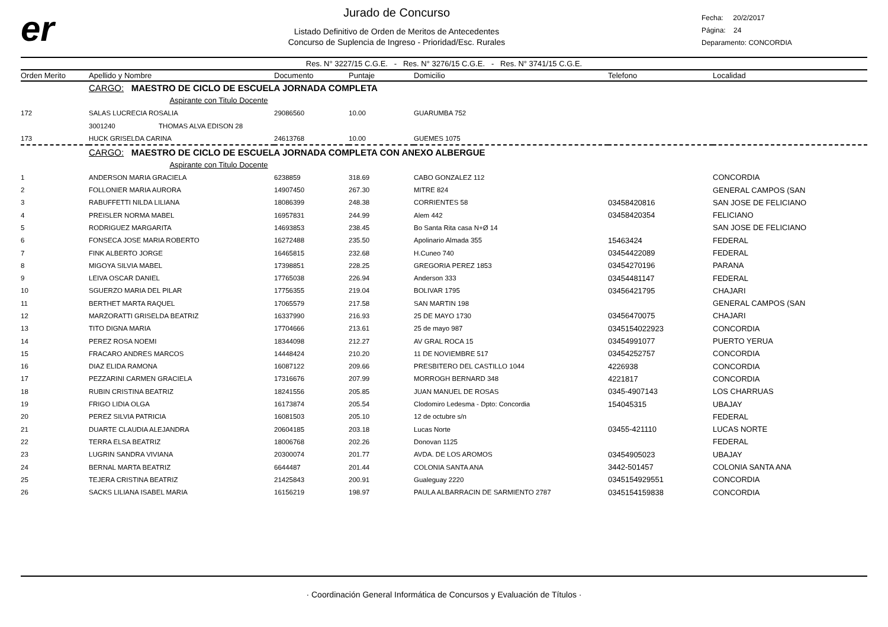er
Jurado de Concurso
Listado Definitivo de Orden de Meritos de Antecedentes
Concurso de Suplencia de Ingreso - Prioridad/Esc. Rurales
Fecha: 20/2/2017
Página: 24
Deparamento: CONCORDIA
Res. N° 3227/15 C.G.E. - Res. N° 3276/15 C.G.E. - Res. N° 3741/15 C.G.E.
| Orden Merito | Apellido y Nombre | Documento | Puntaje | Domicilio | Telefono | Localidad |
| --- | --- | --- | --- | --- | --- | --- |
| | CARGO: MAESTRO DE CICLO DE ESCUELA JORNADA COMPLETA | | | | | |
| | Aspirante con Titulo Docente | | | | | |
| 172 | SALAS LUCRECIA ROSALIA | 29086560 | 10.00 | GUARUMBA 752 | | |
| | 3001240 THOMAS ALVA EDISON 28 | | | | | |
| 173 | HUCK GRISELDA CARINA | 24613768 | 10.00 | GUEMES 1075 | | |
| | CARGO: MAESTRO DE CICLO DE ESCUELA JORNADA COMPLETA CON ANEXO ALBERGUE | | | | | |
| | Aspirante con Titulo Docente | | | | | |
| 1 | ANDERSON MARIA GRACIELA | 6238859 | 318.69 | CABO GONZALEZ 112 | | CONCORDIA |
| 2 | FOLLONIER MARIA AURORA | 14907450 | 267.30 | MITRE 824 | | GENERAL CAMPOS (SAN |
| 3 | RABUFFETTI NILDA LILIANA | 18086399 | 248.38 | CORRIENTES 58 | 03458420816 | SAN JOSE DE FELICIANO |
| 4 | PREISLER NORMA MABEL | 16957831 | 244.99 | Alem 442 | 03458420354 | FELICIANO |
| 5 | RODRIGUEZ MARGARITA | 14693853 | 238.45 | Bo Santa Rita casa N+Ø 14 | | SAN JOSE DE FELICIANO |
| 6 | FONSECA JOSE MARIA ROBERTO | 16272488 | 235.50 | Apolinario Almada 355 | 15463424 | FEDERAL |
| 7 | FINK ALBERTO JORGE | 16465815 | 232.68 | H.Cuneo 740 | 03454422089 | FEDERAL |
| 8 | MIGOYA SILVIA MABEL | 17398851 | 228.25 | GREGORIA PEREZ 1853 | 03454270196 | PARANA |
| 9 | LEIVA OSCAR DANIEL | 17765038 | 226.94 | Anderson 333 | 03454481147 | FEDERAL |
| 10 | SGUERZO MARIA DEL PILAR | 17756355 | 219.04 | BOLIVAR 1795 | 03456421795 | CHAJARI |
| 11 | BERTHET MARTA RAQUEL | 17065579 | 217.58 | SAN MARTIN 198 | | GENERAL CAMPOS (SAN |
| 12 | MARZORATTI GRISELDA BEATRIZ | 16337990 | 216.93 | 25 DE MAYO 1730 | 03456470075 | CHAJARI |
| 13 | TITO DIGNA MARIA | 17704666 | 213.61 | 25 de mayo 987 | 0345154022923 | CONCORDIA |
| 14 | PEREZ ROSA NOEMI | 18344098 | 212.27 | AV GRAL ROCA 15 | 03454991077 | PUERTO YERUA |
| 15 | FRACARO ANDRES MARCOS | 14448424 | 210.20 | 11 DE NOVIEMBRE 517 | 03454252757 | CONCORDIA |
| 16 | DIAZ ELIDA RAMONA | 16087122 | 209.66 | PRESBITERO DEL CASTILLO 1044 | 4226938 | CONCORDIA |
| 17 | PEZZARINI CARMEN GRACIELA | 17316676 | 207.99 | MORROGH BERNARD 348 | 4221817 | CONCORDIA |
| 18 | RUBIN CRISTINA BEATRIZ | 18241556 | 205.85 | JUAN MANUEL DE ROSAS | 0345-4907143 | LOS CHARRUAS |
| 19 | FRIGO LIDIA OLGA | 16173874 | 205.54 | Clodomiro Ledesma - Dpto: Concordia | 154045315 | UBAJAY |
| 20 | PEREZ SILVIA PATRICIA | 16081503 | 205.10 | 12 de octubre s/n | | FEDERAL |
| 21 | DUARTE CLAUDIA ALEJANDRA | 20604185 | 203.18 | Lucas Norte | 03455-421110 | LUCAS NORTE |
| 22 | TERRA ELSA BEATRIZ | 18006768 | 202.26 | Donovan 1125 | | FEDERAL |
| 23 | LUGRIN SANDRA VIVIANA | 20300074 | 201.77 | AVDA. DE LOS AROMOS | 03454905023 | UBAJAY |
| 24 | BERNAL MARTA BEATRIZ | 6644487 | 201.44 | COLONIA SANTA ANA | 3442-501457 | COLONIA SANTA ANA |
| 25 | TEJERA CRISTINA BEATRIZ | 21425843 | 200.91 | Gualeguay 2220 | 0345154929551 | CONCORDIA |
| 26 | SACKS LILIANA ISABEL MARIA | 16156219 | 198.97 | PAULA ALBARRACIN DE SARMIENTO 2787 | 0345154159838 | CONCORDIA |
· Coordinación General Informática de Concursos y Evaluación de Títulos ·